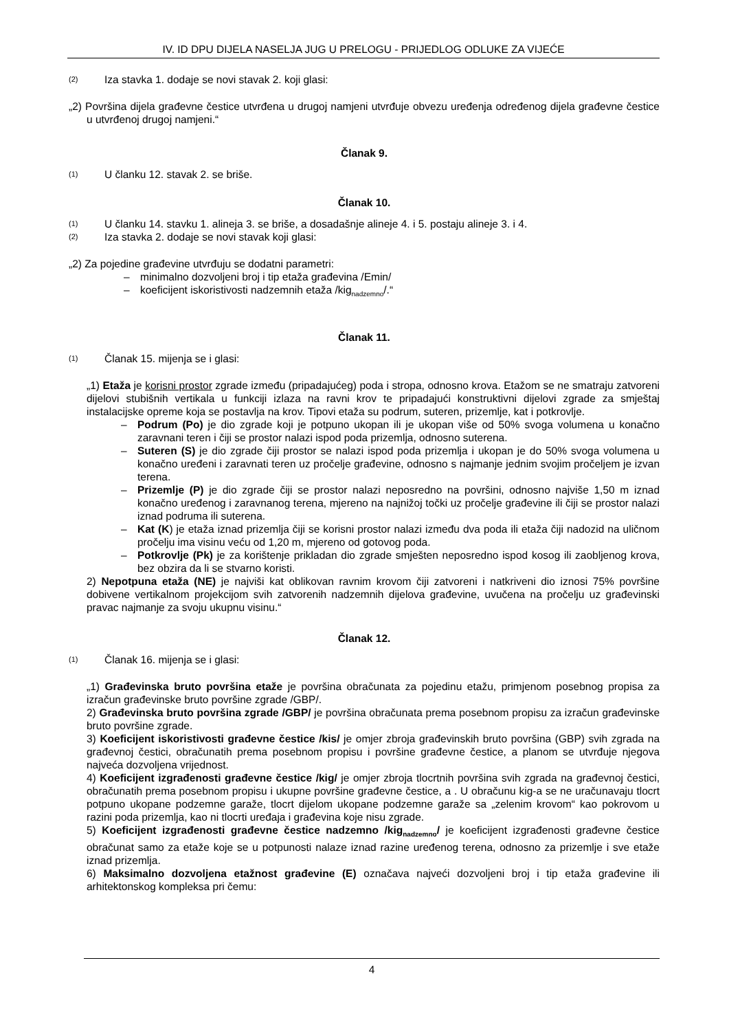IV. ID DPU DIJELA NASELJA JUG U PRELOGU - PRIJEDLOG ODLUKE ZA VIJEĆE
(2) Iza stavka 1. dodaje se novi stavak 2. koji glasi:
„2) Površina dijela građevne čestice utvrđena u drugoj namjeni utvrđuje obvezu uređenja određenog dijela građevne čestice u utvrđenoj drugoj namjeni.“
Članak 9.
(1) U članku 12. stavak 2. se briše.
Članak 10.
(1) U članku 14. stavku 1. alineja 3. se briše, a dosadašnje alineje 4. i 5. postaju alineje 3. i 4.
(2) Iza stavka 2. dodaje se novi stavak koji glasi:
„2) Za pojedine građevine utvrđuju se dodatni parametri:
– minimalno dozvoljeni broj i tip etaža građevina /Emin/
– koeficijent iskoristivosti nadzemnih etaža /kig<sub>nadzemno</sub>/.“
Članak 11.
(1) Članak 15. mijenja se i glasi:
„1) Etaža je korisni prostor zgrade između (pripadajućeg) poda i stropa, odnosno krova. Etažom se ne smatraju zatvoreni dijelovi stubišnih vertikala u funkciji izlaza na ravni krov te pripadajući konstruktivni dijelovi zgrade za smještaj instalacijske opreme koja se postavlja na krov. Tipovi etaža su podrum, suteren, prizemlje, kat i potkrovlje.
– Podrum (Po) je dio zgrade koji je potpuno ukopan ili je ukopan više od 50% svoga volumena u konačno zaravnani teren i čiji se prostor nalazi ispod poda prizemlja, odnosno suterena.
– Suteren (S) je dio zgrade čiji prostor se nalazi ispod poda prizemlja i ukopan je do 50% svoga volumena u konačno uređeni i zaravnati teren uz pročelje građevine, odnosno s najmanje jednim svojim pročeljem je izvan terena.
– Prizemlje (P) je dio zgrade čiji se prostor nalazi neposredno na površini, odnosno najviše 1,50 m iznad konačno uređenog i zaravnanog terena, mjereno na najnižoj točki uz pročelje građevine ili čiji se prostor nalazi iznad podruma ili suterena.
– Kat (K) je etaža iznad prizemlja čiji se korisni prostor nalazi između dva poda ili etaža čiji nadozid na uličnom pročelju ima visinu veću od 1,20 m, mjereno od gotovog poda.
– Potkrovlje (Pk) je za korištenje prikladan dio zgrade smješten neposredno ispod kosog ili zaobljenog krova, bez obzira da li se stvarno koristi.
2) Nepotpuna etaža (NE) je najviši kat oblikovan ravnim krovom čiji zatvoreni i natkriveni dio iznosi 75% površine dobivene vertikalnom projekcijom svih zatvorenih nadzemnih dijelova građevine, uvučena na pročelju uz građevinski pravac najmanje za svoju ukupnu visinu.“
Članak 12.
(1) Članak 16. mijenja se i glasi:
„1) Građevinska bruto površina etaže je površina obračunata za pojedinu etažu, primjenom posebnog propisa za izračun građevinske bruto površine zgrade /GBP/.
2) Građevinska bruto površina zgrade /GBP/ je površina obračunata prema posebnom propisu za izračun građevinske bruto površine zgrade.
3) Koeficijent iskoristivosti građevne čestice /kis/ je omjer zbroja građevinskih bruto površina (GBP) svih zgrada na građevnoj čestici, obračunatih prema posebnom propisu i površine građevne čestice, a planom se utvrđuje njegova najveća dozvoljena vrijednost.
4) Koeficijent izgrađenosti građevne čestice /kig/ je omjer zbroja tlocrtnih površina svih zgrada na građevnoj čestici, obračunatih prema posebnom propisu i ukupne površine građevne čestice, a . U obračunu kig-a se ne uračunavaju tlocrt potpuno ukopane podzemne garaže, tlocrt dijelom ukopane podzemne garaže sa „zelenim krovom“ kao pokrovom u razini poda prizemlja, kao ni tlocrti uređaja i građevina koje nisu zgrade.
5) Koeficijent izgrađenosti građevne čestice nadzemno /kig<sub>nadzemno</sub>/ je koeficijent izgrađenosti građevne čestice obračunat samo za etaže koje se u potpunosti nalaze iznad razine uređenog terena, odnosno za prizemlje i sve etaže iznad prizemlja.
6) Maksimalno dozvoljena etažnost građevine (E) označava najveći dozvoljeni broj i tip etaža građevine ili arhitektonskog kompleksa pri čemu:
4